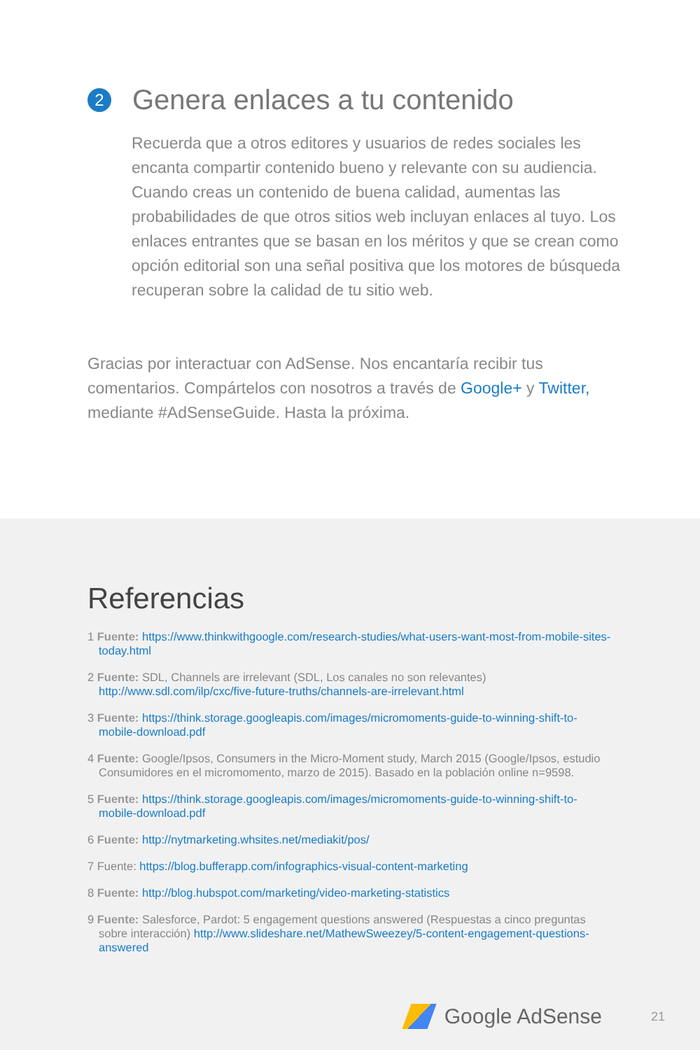2 Genera enlaces a tu contenido
Recuerda que a otros editores y usuarios de redes sociales les encanta compartir contenido bueno y relevante con su audiencia. Cuando creas un contenido de buena calidad, aumentas las probabilidades de que otros sitios web incluyan enlaces al tuyo. Los enlaces entrantes que se basan en los méritos y que se crean como opción editorial son una señal positiva que los motores de búsqueda recuperan sobre la calidad de tu sitio web.
Gracias por interactuar con AdSense. Nos encantaría recibir tus comentarios. Compártelos con nosotros a través de Google+ y Twitter, mediante #AdSenseGuide. Hasta la próxima.
Referencias
1 Fuente: https://www.thinkwithgoogle.com/research-studies/what-users-want-most-from-mobile-sites-today.html
2 Fuente: SDL, Channels are irrelevant (SDL, Los canales no son relevantes) http://www.sdl.com/ilp/cxc/five-future-truths/channels-are-irrelevant.html
3 Fuente: https://think.storage.googleapis.com/images/micromoments-guide-to-winning-shift-to-mobile-download.pdf
4 Fuente: Google/Ipsos, Consumers in the Micro-Moment study, March 2015 (Google/Ipsos, estudio Consumidores en el micromomento, marzo de 2015). Basado en la población online n=9598.
5 Fuente: https://think.storage.googleapis.com/images/micromoments-guide-to-winning-shift-to-mobile-download.pdf
6 Fuente: http://nytmarketing.whsites.net/mediakit/pos/
7 Fuente: https://blog.bufferapp.com/infographics-visual-content-marketing
8 Fuente: http://blog.hubspot.com/marketing/video-marketing-statistics
9 Fuente: Salesforce, Pardot: 5 engagement questions answered (Respuestas a cinco preguntas sobre interacción) http://www.slideshare.net/MathewSweezey/5-content-engagement-questions-answered
Google AdSense 21